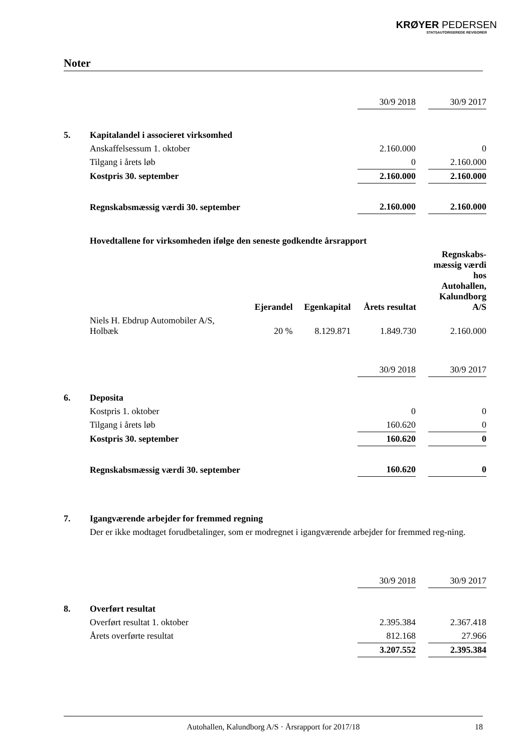KRØYER PEDERSEN
STATSAUTORISEREDE REVISORER
Noter
| | | 30/9 2018 | | 30/9 2017 |
| 5. | Kapitalandel i associeret virksomhed | | | |
| | Anskaffelsessum 1. oktober | 2.160.000 | | 0 |
| | Tilgang i årets løb | 0 | | 2.160.000 |
| | Kostpris 30. september | 2.160.000 | | 2.160.000 |
| | Regnskabsmæssig værdi 30. september | 2.160.000 | | 2.160.000 |
| | Hovedtallene for virksomheden ifølge den seneste godkendte årsrapport | | | | |
| | | Ejerandel | Egenkapital | Årets resultat | Regnskabs- mæssig værdi hos Autohallen, Kalundborg A/S |
| | Niels H. Ebdrup Automobiler A/S, Holbæk | 20 % | 8.129.871 | 1.849.730 | 2.160.000 |
| | | 30/9 2018 | | 30/9 2017 |
| 6. | Deposita | | | |
| | Kostpris 1. oktober | 0 | | 0 |
| | Tilgang i årets løb | 160.620 | | 0 |
| | Kostpris 30. september | 160.620 | | 0 |
| | Regnskabsmæssig værdi 30. september | 160.620 | | 0 |
| 7. | Igangværende arbejder for fremmed regning |
| | Der er ikke modtaget forudbetalinger, som er modregnet i igangværende arbejder for fremmed reg-ning. |
| | | 30/9 2018 | | 30/9 2017 |
| 8. | Overført resultat | | | |
| | Overført resultat 1. oktober | 2.395.384 | | 2.367.418 |
| | Årets overførte resultat | 812.168 | | 27.966 |
| | | 3.207.552 | | 2.395.384 |
Autohallen, Kalundborg A/S · Årsrapport for 2017/18 18